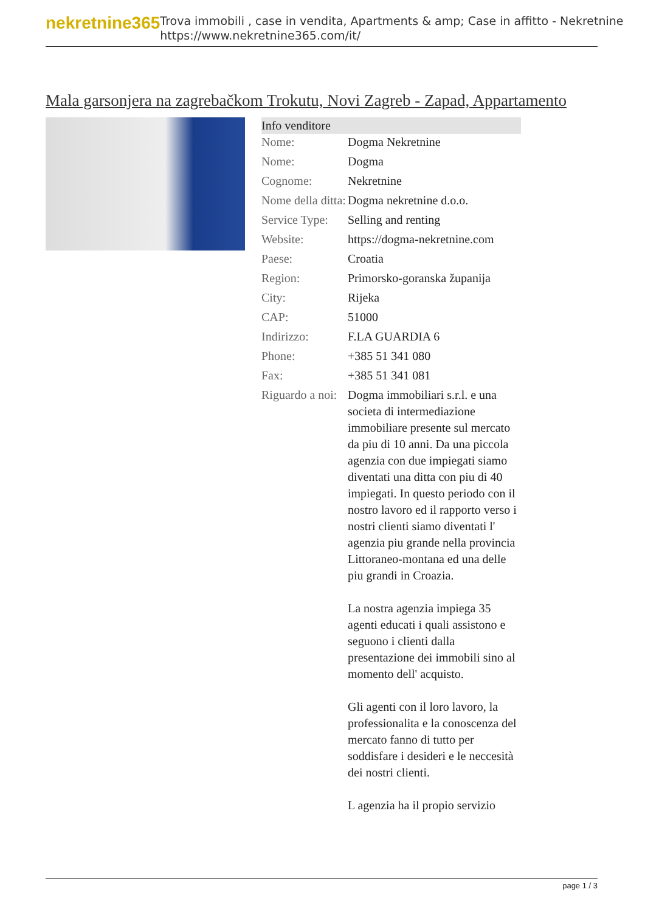nekretnine365
Trova immobili , case in vendita, Apartments & amp; Case in affitto - Nekretnine
https://www.nekretnine365.com/it/
Mala garsonjera na zagrebačkom Trokutu, Novi Zagreb - Zapad, Appartamento
| Info venditore | |
| --- | --- |
| Nome: | Dogma Nekretnine |
| Nome: | Dogma |
| Cognome: | Nekretnine |
| Nome della ditta: | Dogma nekretnine d.o.o. |
| Service Type: | Selling and renting |
| Website: | https://dogma-nekretnine.com |
| Paese: | Croatia |
| Region: | Primorsko-goranska županija |
| City: | Rijeka |
| CAP: | 51000 |
| Indirizzo: | F.LA GUARDIA 6 |
| Phone: | +385 51 341 080 |
| Fax: | +385 51 341 081 |
| Riguardo a noi: | Dogma immobiliari s.r.l. e una societa di intermediazione immobiliare presente sul mercato da piu di 10 anni. Da una piccola agenzia con due impiegati siamo diventati una ditta con piu di 40 impiegati. In questo periodo con il nostro lavoro ed il rapporto verso i nostri clienti siamo diventati l' agenzia piu grande nella provincia Littoraneo-montana ed una delle piu grandi in Croazia. La nostra agenzia impiega 35 agenti educati i quali assistono e seguono i clienti dalla presentazione dei immobili sino al momento dell' acquisto. Gli agenti con il loro lavoro, la professionalita e la conoscenza del mercato fanno di tutto per soddisfare i desideri e le neccesità dei nostri clienti. L agenzia ha il propio servizio |
page 1 / 3